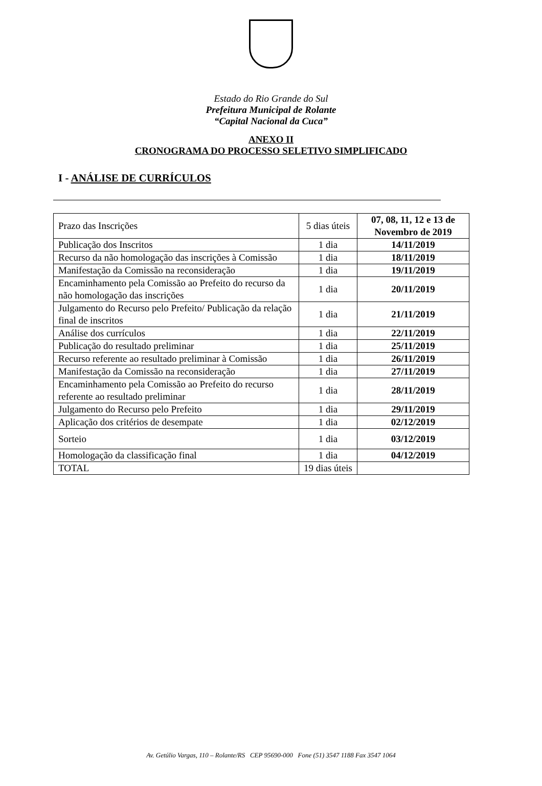Estado do Rio Grande do Sul
Prefeitura Municipal de Rolante
“Capital Nacional da Cuca”
ANEXO II
CRONOGRAMA DO PROCESSO SELETIVO SIMPLIFICADO
I - ANÁLISE DE CURRÍCULOS
| Prazo das Inscrições | 5 dias úteis | 07, 08, 11, 12 e 13 de Novembro de 2019 |
| Publicação dos Inscritos | 1 dia | 14/11/2019 |
| Recurso da não homologação das inscrições à Comissão | 1 dia | 18/11/2019 |
| Manifestação da Comissão na reconsideração | 1 dia | 19/11/2019 |
| Encaminhamento pela Comissão ao Prefeito do recurso da não homologação das inscrições | 1 dia | 20/11/2019 |
| Julgamento do Recurso pelo Prefeito/ Publicação da relação final de inscritos | 1 dia | 21/11/2019 |
| Análise dos currículos | 1 dia | 22/11/2019 |
| Publicação do resultado preliminar | 1 dia | 25/11/2019 |
| Recurso referente ao resultado preliminar à Comissão | 1 dia | 26/11/2019 |
| Manifestação da Comissão na reconsideração | 1 dia | 27/11/2019 |
| Encaminhamento pela Comissão ao Prefeito do recurso referente ao resultado preliminar | 1 dia | 28/11/2019 |
| Julgamento do Recurso pelo Prefeito | 1 dia | 29/11/2019 |
| Aplicação dos critérios de desempate | 1 dia | 02/12/2019 |
| Sorteio | 1 dia | 03/12/2019 |
| Homologação da classificação final | 1 dia | 04/12/2019 |
| TOTAL | 19 dias úteis | |
Av. Getúlio Vargas, 110 – Rolante/RS CEP 95690-000 Fone (51) 3547 1188 Fax 3547 1064